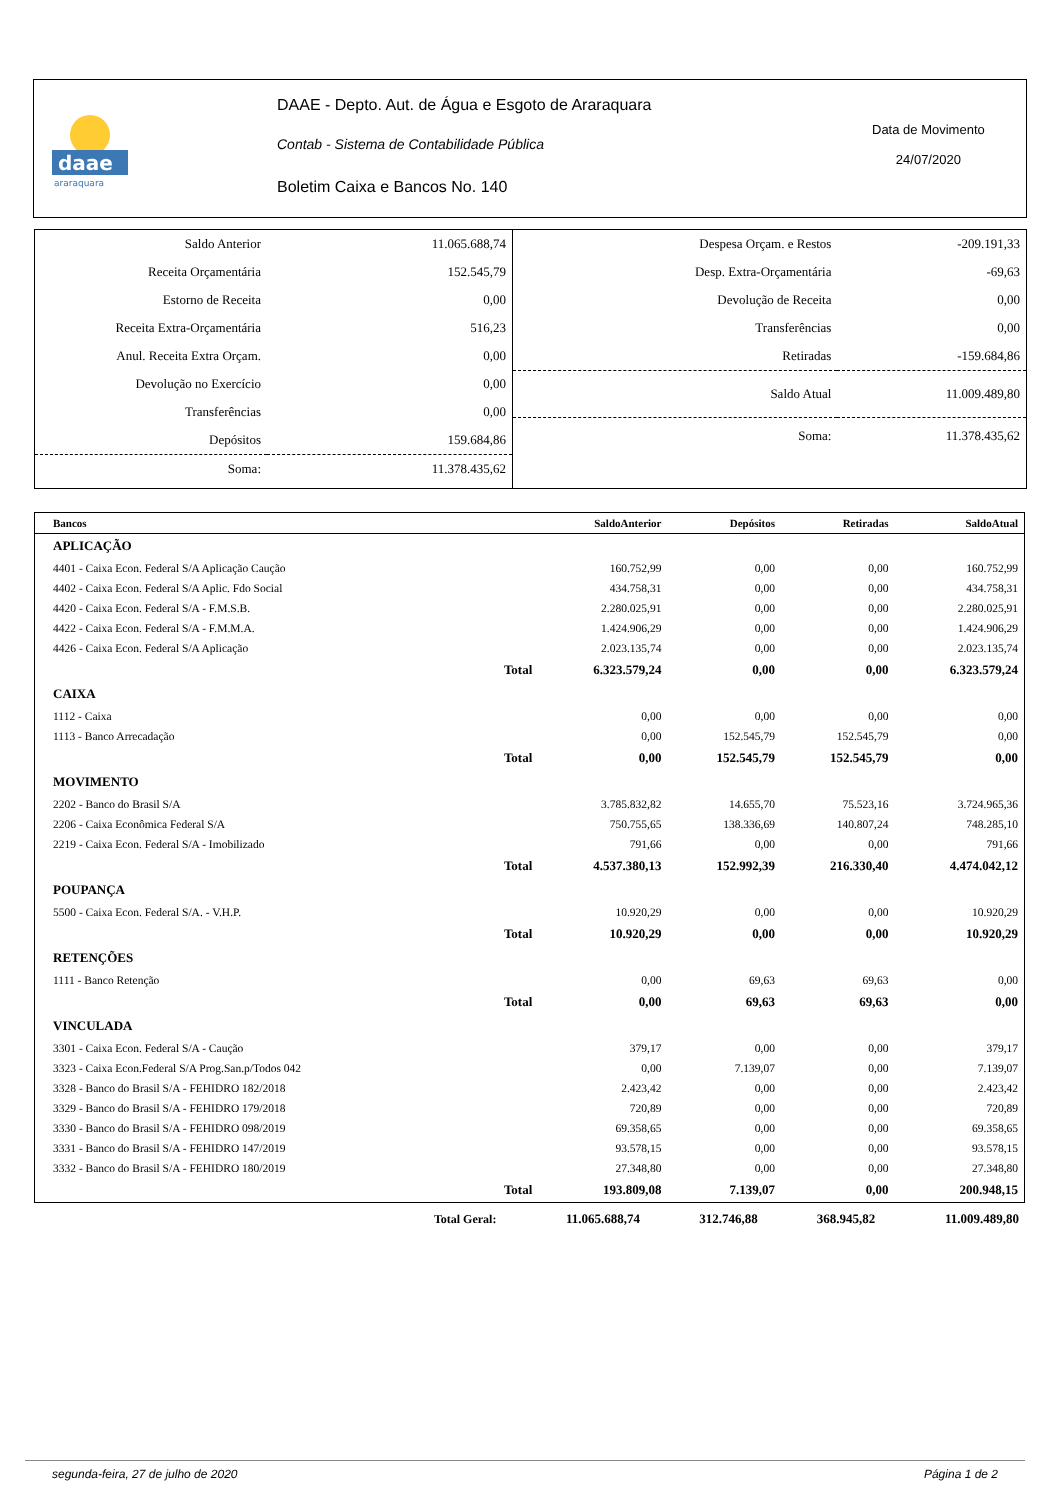daae
araraquara
DAAE - Depto. Aut. de Água e Esgoto de Araraquara
Contab - Sistema de Contabilidade Pública
Boletim Caixa e Bancos No. 140
Data de Movimento
24/07/2020
| Saldo Anterior | 11.065.688,74 |
| Receita Orçamentária | 152.545,79 |
| Estorno de Receita | 0,00 |
| Receita Extra-Orçamentária | 516,23 |
| Anul. Receita Extra Orçam. | 0,00 |
| Devolução no Exercício | 0,00 |
| Transferências | 0,00 |
| Depósitos | 159.684,86 |
| Soma: | 11.378.435,62 |
| Despesa Orçam. e Restos | -209.191,33 |
| Desp. Extra-Orçamentária | -69,63 |
| Devolução de Receita | 0,00 |
| Transferências | 0,00 |
| Retiradas | -159.684,86 |
| Saldo Atual | 11.009.489,80 |
| Soma: | 11.378.435,62 |
| Bancos | | SaldoAnterior | Depósitos | Retiradas | SaldoAtual |
| --- | --- | --- | --- | --- | --- |
| APLICAÇÃO | | | | | |
| 4401 - Caixa Econ. Federal S/A Aplicação Caução | | 160.752,99 | 0,00 | 0,00 | 160.752,99 |
| 4402 - Caixa Econ. Federal S/A Aplic. Fdo Social | | 434.758,31 | 0,00 | 0,00 | 434.758,31 |
| 4420 - Caixa Econ. Federal S/A - F.M.S.B. | | 2.280.025,91 | 0,00 | 0,00 | 2.280.025,91 |
| 4422 - Caixa Econ. Federal S/A - F.M.M.A. | | 1.424.906,29 | 0,00 | 0,00 | 1.424.906,29 |
| 4426 - Caixa Econ. Federal S/A Aplicação | | 2.023.135,74 | 0,00 | 0,00 | 2.023.135,74 |
| | Total | 6.323.579,24 | 0,00 | 0,00 | 6.323.579,24 |
| CAIXA | | | | | |
| 1112 - Caixa | | 0,00 | 0,00 | 0,00 | 0,00 |
| 1113 - Banco Arrecadação | | 0,00 | 152.545,79 | 152.545,79 | 0,00 |
| | Total | 0,00 | 152.545,79 | 152.545,79 | 0,00 |
| MOVIMENTO | | | | | |
| 2202 - Banco do Brasil S/A | | 3.785.832,82 | 14.655,70 | 75.523,16 | 3.724.965,36 |
| 2206 - Caixa Econômica Federal S/A | | 750.755,65 | 138.336,69 | 140.807,24 | 748.285,10 |
| 2219 - Caixa Econ. Federal S/A - Imobilizado | | 791,66 | 0,00 | 0,00 | 791,66 |
| | Total | 4.537.380,13 | 152.992,39 | 216.330,40 | 4.474.042,12 |
| POUPANÇA | | | | | |
| 5500 - Caixa Econ. Federal S/A. - V.H.P. | | 10.920,29 | 0,00 | 0,00 | 10.920,29 |
| | Total | 10.920,29 | 0,00 | 0,00 | 10.920,29 |
| RETENÇÕES | | | | | |
| 1111 - Banco Retenção | | 0,00 | 69,63 | 69,63 | 0,00 |
| | Total | 0,00 | 69,63 | 69,63 | 0,00 |
| VINCULADA | | | | | |
| 3301 - Caixa Econ. Federal S/A - Caução | | 379,17 | 0,00 | 0,00 | 379,17 |
| 3323 - Caixa Econ.Federal S/A Prog.San.p/Todos 042 | | 0,00 | 7.139,07 | 0,00 | 7.139,07 |
| 3328 - Banco do Brasil S/A - FEHIDRO 182/2018 | | 2.423,42 | 0,00 | 0,00 | 2.423,42 |
| 3329 - Banco do Brasil S/A - FEHIDRO 179/2018 | | 720,89 | 0,00 | 0,00 | 720,89 |
| 3330 - Banco do Brasil S/A - FEHIDRO 098/2019 | | 69.358,65 | 0,00 | 0,00 | 69.358,65 |
| 3331 - Banco do Brasil S/A - FEHIDRO 147/2019 | | 93.578,15 | 0,00 | 0,00 | 93.578,15 |
| 3332 - Banco do Brasil S/A - FEHIDRO 180/2019 | | 27.348,80 | 0,00 | 0,00 | 27.348,80 |
| | Total | 193.809,08 | 7.139,07 | 0,00 | 200.948,15 |
| | Total Geral: | 11.065.688,74 | 312.746,88 | 368.945,82 | 11.009.489,80 |
segunda-feira, 27 de julho de 2020 Página 1 de 2